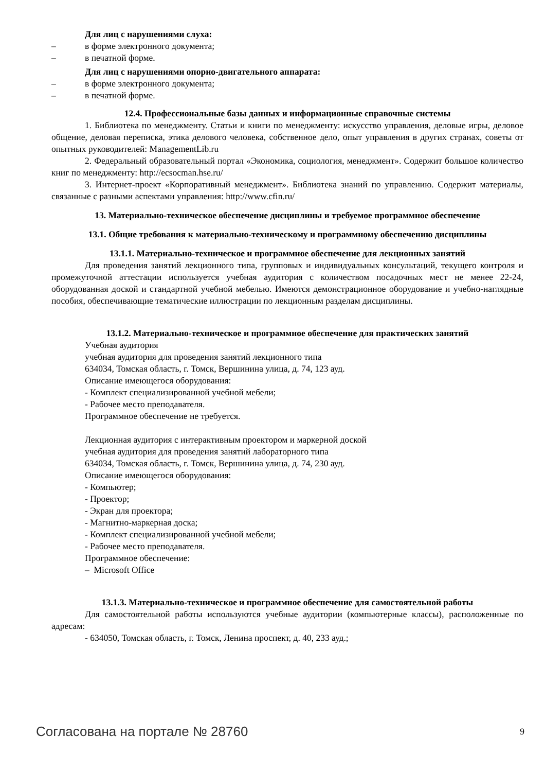Для лиц с нарушениями слуха:
– в форме электронного документа;
– в печатной форме.
Для лиц с нарушениями опорно-двигательного аппарата:
– в форме электронного документа;
– в печатной форме.
12.4. Профессиональные базы данных и информационные справочные системы
1. Библиотека по менеджменту. Статьи и книги по менеджменту: искусство управления, деловые игры, деловое общение, деловая переписка, этика делового человека, собственное дело, опыт управления в других странах, советы от опытных руководителей: ManagementLib.ru
2. Федеральный образовательный портал «Экономика, социология, менеджмент». Содержит большое количество книг по менеджменту: http://ecsocman.hse.ru/
3. Интернет-проект «Корпоративный менеджмент». Библиотека знаний по управлению. Содержит материалы, связанные с разными аспектами управления: http://www.cfin.ru/
13. Материально-техническое обеспечение дисциплины и требуемое программное обеспечение
13.1. Общие требования к материально-техническому и программному обеспечению дисциплины
13.1.1. Материально-техническое и программное обеспечение для лекционных занятий
Для проведения занятий лекционного типа, групповых и индивидуальных консультаций, текущего контроля и промежуточной аттестации используется учебная аудитория с количеством посадочных мест не менее 22-24, оборудованная доской и стандартной учебной мебелью. Имеются демонстрационное оборудование и учебно-наглядные пособия, обеспечивающие тематические иллюстрации по лекционным разделам дисциплины.
13.1.2. Материально-техническое и программное обеспечение для практических занятий
Учебная аудитория
учебная аудитория для проведения занятий лекционного типа
634034, Томская область, г. Томск, Вершинина улица, д. 74, 123 ауд.
Описание имеющегося оборудования:
- Комплект специализированной учебной мебели;
- Рабочее место преподавателя.
Программное обеспечение не требуется.
Лекционная аудитория с интерактивным проектором и маркерной доской
учебная аудитория для проведения занятий лабораторного типа
634034, Томская область, г. Томск, Вершинина улица, д. 74, 230 ауд.
Описание имеющегося оборудования:
- Компьютер;
- Проектор;
- Экран для проектора;
- Магнитно-маркерная доска;
- Комплект специализированной учебной мебели;
- Рабочее место преподавателя.
Программное обеспечение:
– Microsoft Office
13.1.3. Материально-техническое и программное обеспечение для самостоятельной работы
Для самостоятельной работы используются учебные аудитории (компьютерные классы), расположенные по адресам:
- 634050, Томская область, г. Томск, Ленина проспект, д. 40, 233 ауд.;
Согласована на портале № 28760 9